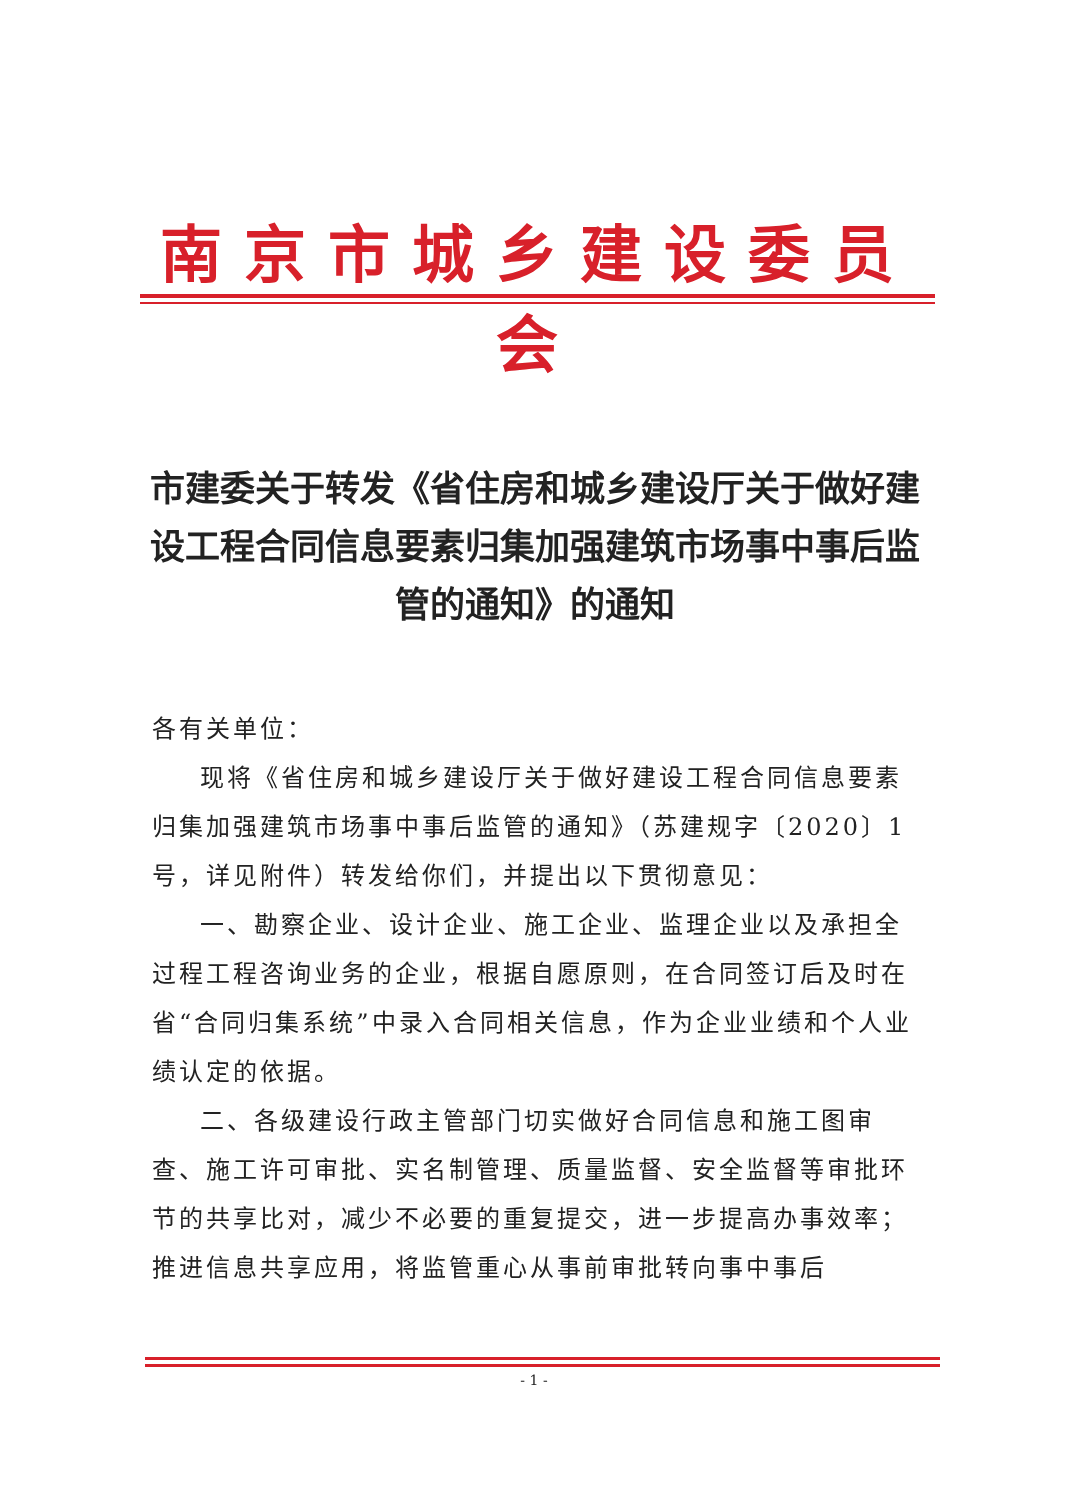南京市城乡建设委员会
市建委关于转发《省住房和城乡建设厅关于做好建设工程合同信息要素归集加强建筑市场事中事后监管的通知》的通知
各有关单位：
现将《省住房和城乡建设厅关于做好建设工程合同信息要素归集加强建筑市场事中事后监管的通知》（苏建规字〔2020〕1号，详见附件）转发给你们，并提出以下贯彻意见：
一、勘察企业、设计企业、施工企业、监理企业以及承担全过程工程咨询业务的企业，根据自愿原则，在合同签订后及时在省“合同归集系统”中录入合同相关信息，作为企业业绩和个人业绩认定的依据。
二、各级建设行政主管部门切实做好合同信息和施工图审查、施工许可审批、实名制管理、质量监督、安全监督等审批环节的共享比对，减少不必要的重复提交，进一步提高办事效率；推进信息共享应用，将监管重心从事前审批转向事中事后
- 1 -